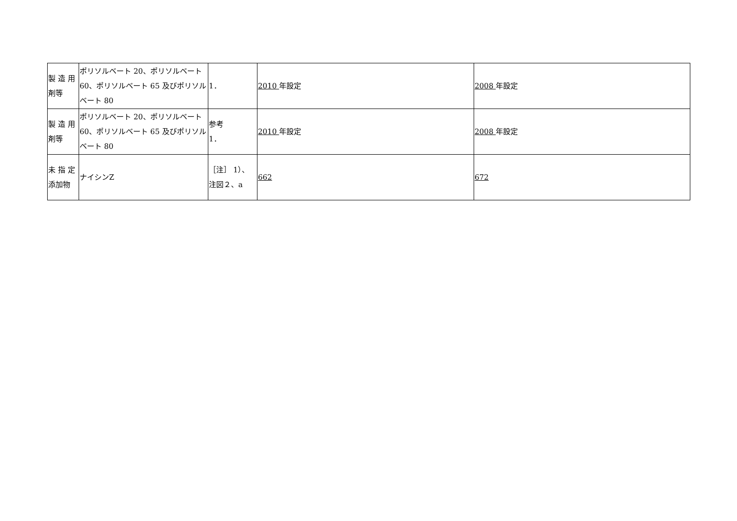| 製 造 用 剤等 | ポリソルベート 20、ポリソルベート 60、ポリソルベート 65 及びポリソルベート 80 | 1． | 2010 年設定 | 2008 年設定 |
| 製 造 用 剤等 | ポリソルベート 20、ポリソルベート 60、ポリソルベート 65 及びポリソルベート 80 | 参考 1． | 2010 年設定 | 2008 年設定 |
| 未 指 定 添加物 | ナイシンZ | ［注］ 1）、注図２、a | 662 | 672 |